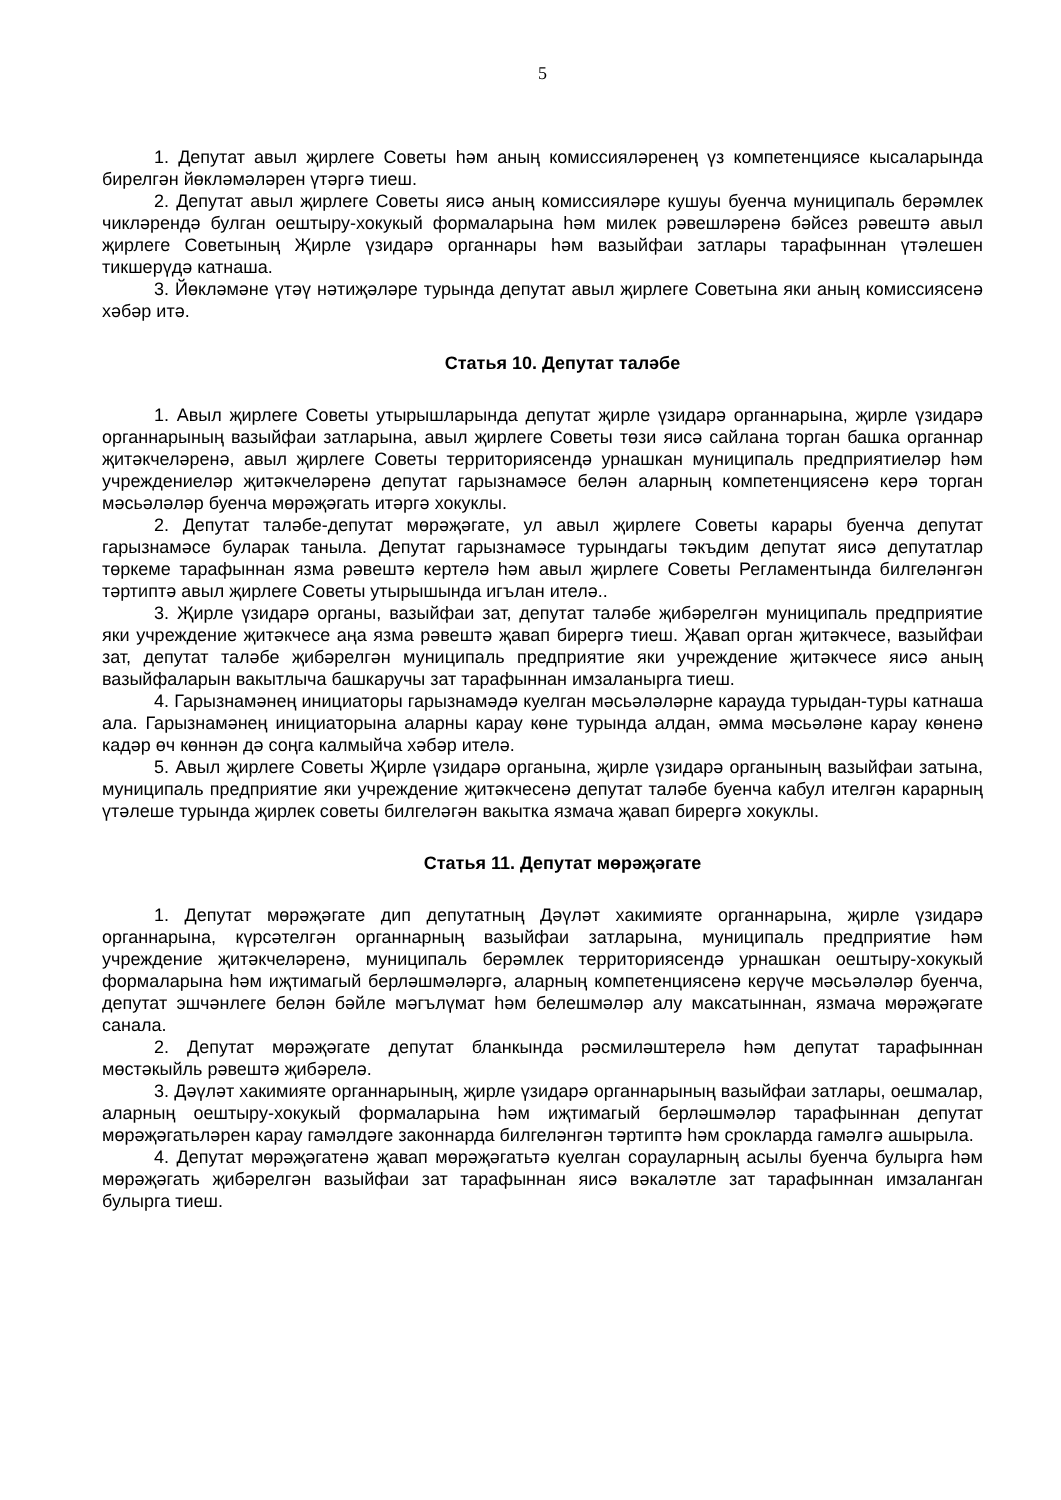5
1. Депутат авыл җирлеге Советы һәм аның комиссияләренең үз компетенциясе кысаларында бирелгән йөкләмәләрен үтәргә тиеш.
2. Депутат авыл җирлеге Советы яисә аның комиссияләре кушуы буенча муниципаль берәмлек чикләрендә булган оештыру-хокукый формаларына һәм милек рәвешләренә бәйсез рәвештә авыл җирлеге Советының Җирле үзидарә органнары һәм вазыйфаи затлары тарафыннан үтәлешен тикшерүдә катнаша.
3. Йөкләмәне үтәү нәтиҗәләре турында депутат авыл җирлеге Советына яки аның комиссиясенә хәбәр итә.
Статья 10. Депутат таләбе
1. Авыл җирлеге Советы утырышларында депутат җирле үзидарә органнарына, җирле үзидарә органнарының вазыйфаи затларына, авыл җирлеге Советы төзи яисә сайлана торган башка органнар җитәкчеләренә, авыл җирлеге Советы территориясендә урнашкан муниципаль предприятиеләр һәм учреждениеләр җитәкчеләренә депутат гарызнамәсе белән аларның компетенциясенә керә торган мәсьәләләр буенча мөрәҗәгать итәргә хокуклы.
2. Депутат таләбе-депутат мөрәҗәгате, ул авыл җирлеге Советы карары буенча депутат гарызнамәсе буларак танылa. Депутат гарызнамәсе турындагы тәкъдим депутат яисә депутатлар төркеме тарафыннан язма рәвештә кертелә һәм авыл җирлеге Советы Регламентында билгеләнгән тәртиптә авыл җирлеге Советы утырышында игълан ителә..
3. Җирле үзидарә органы, вазыйфаи зат, депутат таләбе җибәрелгән муниципаль предприятие яки учреждение җитәкчесе аңа язма рәвештә җавап бирергә тиеш. Җавап орган җитәкчесе, вазыйфаи зат, депутат таләбе җибәрелгән муниципаль предприятие яки учреждение җитәкчесе яисә аның вазыйфаларын вакытлыча башкаручы зат тарафыннан имзаланырга тиеш.
4. Гарызнамәнең инициаторы гарызнамәдә куелган мәсьәләләрне карауда турыдан-туры катнаша ала. Гарызнамәнең инициаторына аларны карау көне турында алдан, әмма мәсьәләне карау көненә кадәр өч көннән дә соңга калмыйча хәбәр ителә.
5. Авыл җирлеге Советы Җирле үзидарә органына, җирле үзидарә органының вазыйфаи затына, муниципаль предприятие яки учреждение җитәкчесенә депутат таләбе буенча кабул ителгән карарның үтәлеше турында җирлек советы билгеләгән вакытка язмача җавап бирергә хокуклы.
Статья 11. Депутат мөрәҗәгате
1. Депутат мөрәҗәгате дип депутатның Дәүләт хакимияте органнарына, җирле үзидарә органнарына, күрсәтелгән органнарның вазыйфаи затларына, муниципаль предприятие һәм учреждение җитәкчеләренә, муниципаль берәмлек территориясендә урнашкан оештыру-хокукый формаларына һәм иҗтимагый берләшмәләргә, аларның компетенциясенә керүче мәсьәләләр буенча, депутат эшчәнлеге белән бәйле мәгълүмат һәм белешмәләр алу максатыннан, язмача мөрәҗәгате санала.
2. Депутат мөрәҗәгате депутат бланкында рәсмиләштерелә һәм депутат тарафыннан мөстәкыйль рәвештә җибәрелә.
3. Дәүләт хакимияте органнарының, җирле үзидарә органнарының вазыйфаи затлары, оешмалар, аларның оештыру-хокукый формаларына һәм иҗтимагый берләшмәләр тарафыннан депутат мөрәҗәгатьләрен карау гамәлдәге законнарда билгеләнгән тәртиптә һәм срокларда гамәлгә ашырыла.
4. Депутат мөрәҗәгатенә җавап мөрәҗәгатьтә куелган сорауларның асылы буенча булырга һәм мөрәҗәгать җибәрелгән вазыйфаи зат тарафыннан яисә вәкаләтле зат тарафыннан имзаланган булырга тиеш.